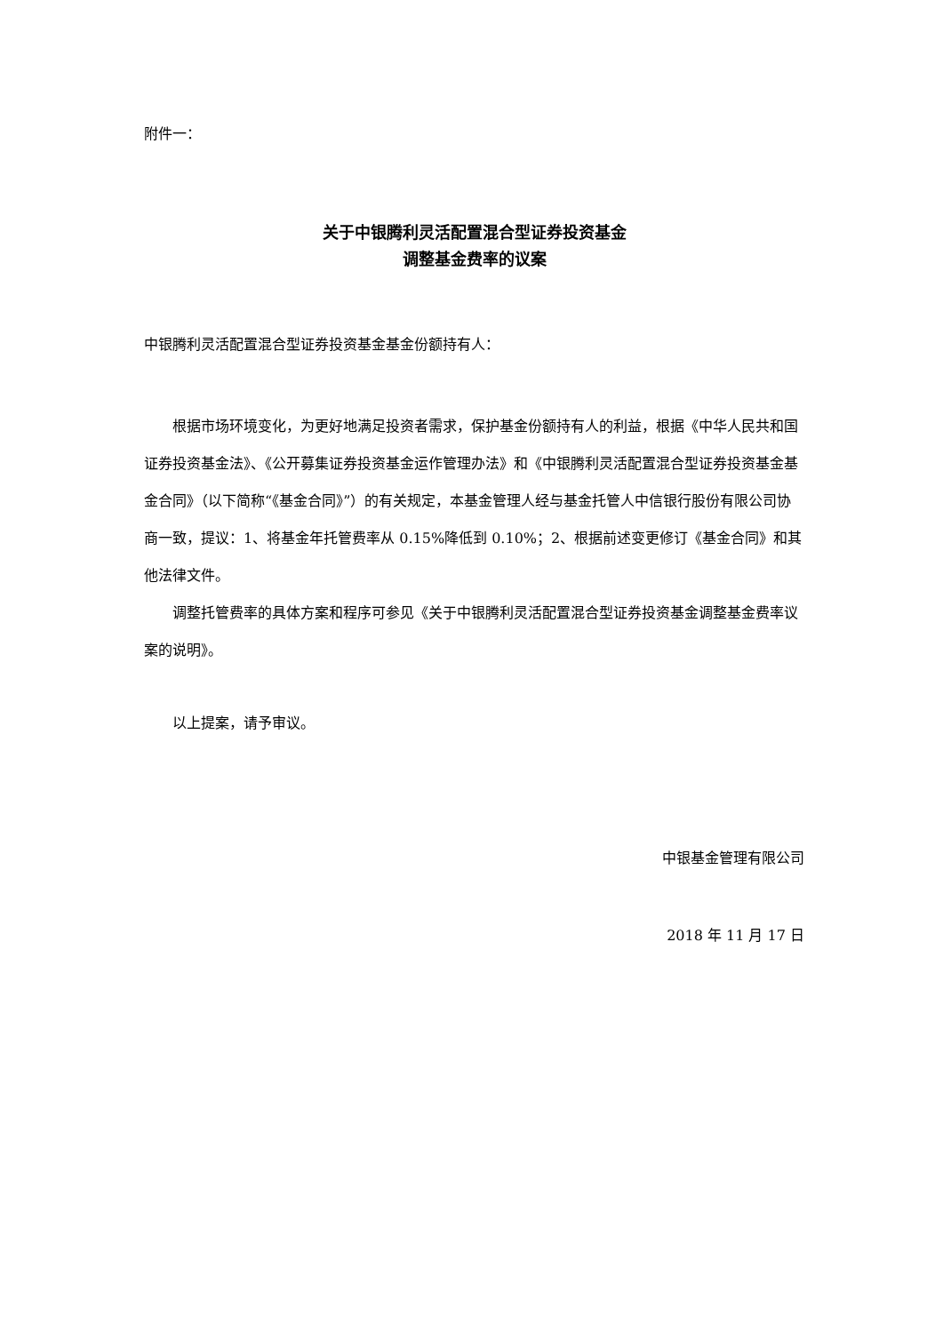附件一：
关于中银腾利灵活配置混合型证券投资基金
调整基金费率的议案
中银腾利灵活配置混合型证券投资基金基金份额持有人：
根据市场环境变化，为更好地满足投资者需求，保护基金份额持有人的利益，根据《中华人民共和国证券投资基金法》、《公开募集证券投资基金运作管理办法》和《中银腾利灵活配置混合型证券投资基金基金合同》（以下简称“《基金合同》”）的有关规定，本基金管理人经与基金托管人中信银行股份有限公司协商一致，提议：1、将基金年托管费率从 0.15%降低到 0.10%；2、根据前述变更修订《基金合同》和其他法律文件。
调整托管费率的具体方案和程序可参见《关于中银腾利灵活配置混合型证券投资基金调整基金费率议案的说明》。
以上提案，请予审议。
中银基金管理有限公司
2018 年 11 月 17 日